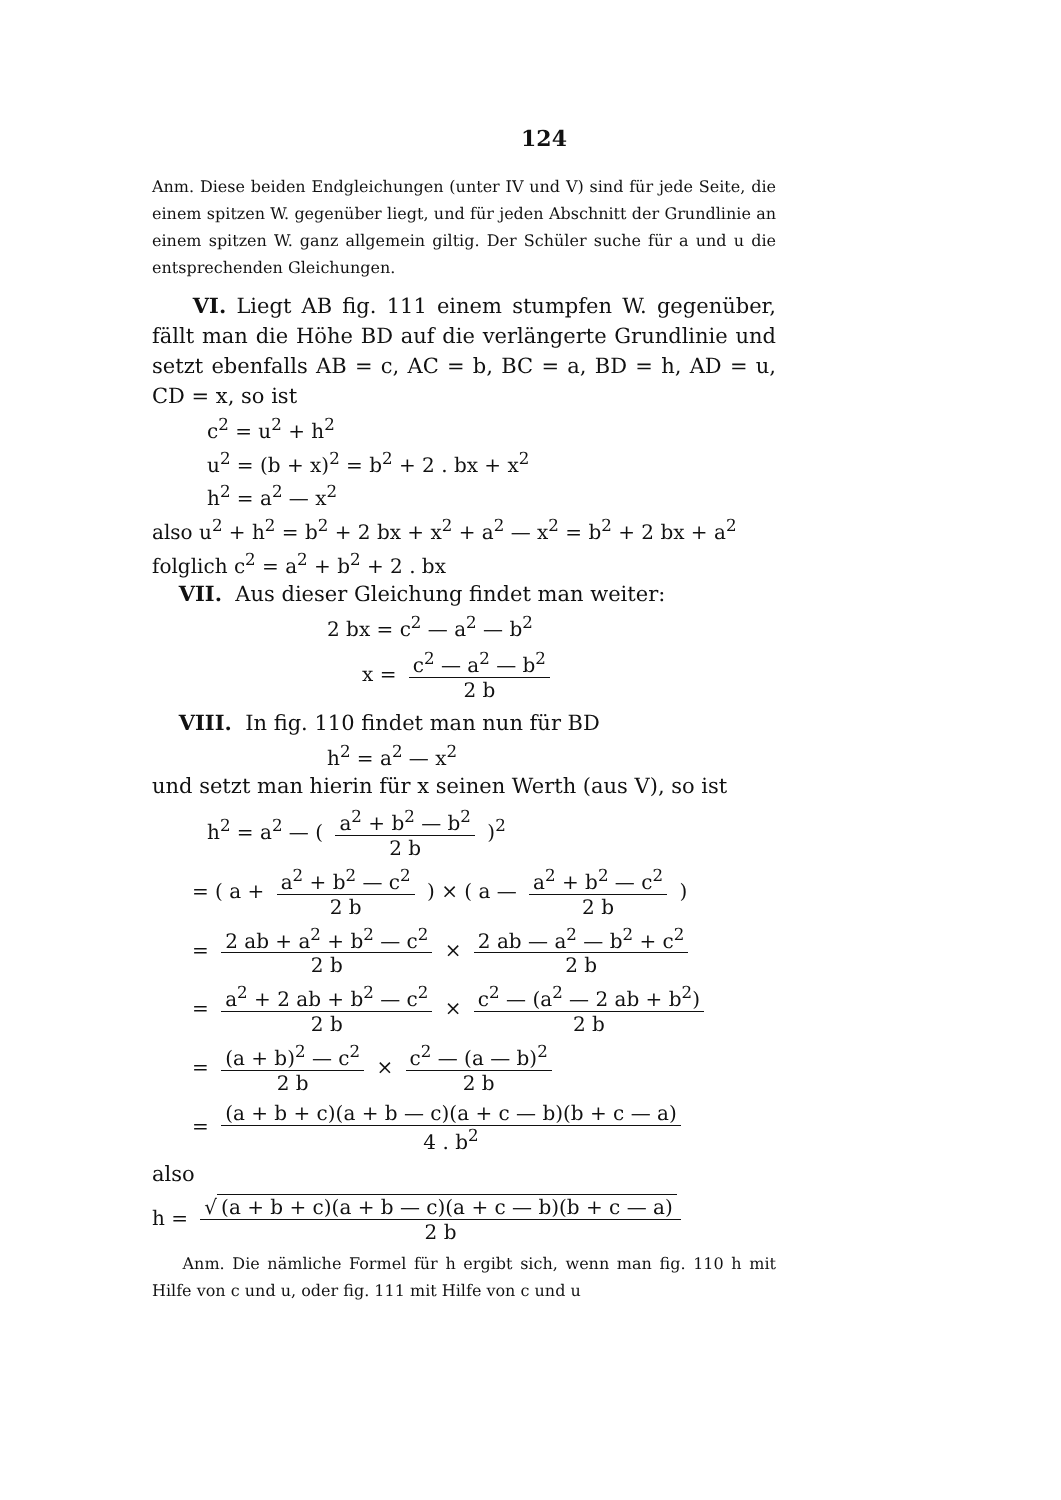124
Anm. Diese beiden Endgleichungen (unter IV und V) sind für jede Seite, die einem spitzen W. gegenüber liegt, und für jeden Abschnitt der Grundlinie an einem spitzen W. ganz allgemein giltig. Der Schüler suche für a und u die entsprechenden Gleichungen.
VI. Liegt AB fig. 111 einem stumpfen W. gegenüber, fällt man die Höhe BD auf die verlängerte Grundlinie und setzt ebenfalls AB = c, AC = b, BC = a, BD = h, AD = u, CD = x, so ist
c<sup>2</sup> = u<sup>2</sup> + h<sup>2</sup>
u<sup>2</sup> = (b + x)<sup>2</sup> = b<sup>2</sup> + 2 . bx + x<sup>2</sup>
h<sup>2</sup> = a<sup>2</sup> — x<sup>2</sup>
also u<sup>2</sup> + h<sup>2</sup> = b<sup>2</sup> + 2 bx + x<sup>2</sup> + a<sup>2</sup> — x<sup>2</sup> = b<sup>2</sup> + 2 bx + a<sup>2</sup>
folglich c<sup>2</sup> = a<sup>2</sup> + b<sup>2</sup> + 2 . bx
VII. Aus dieser Gleichung findet man weiter:
2 bx = c<sup>2</sup> — a<sup>2</sup> — b<sup>2</sup>
x = c<sup>2</sup> — a<sup>2</sup> — b<sup>2</sup> 2 b
VIII. In fig. 110 findet man nun für BD
h<sup>2</sup> = a<sup>2</sup> — x<sup>2</sup>
und setzt man hierin für x seinen Werth (aus V), so ist
h<sup>2</sup> = a<sup>2</sup> — ( a<sup>2</sup> + b<sup>2</sup> — b<sup>2</sup> 2 b )<sup>2</sup>
= ( a + a<sup>2</sup> + b<sup>2</sup> — c<sup>2</sup> 2 b ) × ( a — a<sup>2</sup> + b<sup>2</sup> — c<sup>2</sup> 2 b )
= 2 ab + a<sup>2</sup> + b<sup>2</sup> — c<sup>2</sup> 2 b × 2 ab — a<sup>2</sup> — b<sup>2</sup> + c<sup>2</sup> 2 b
= a<sup>2</sup> + 2 ab + b<sup>2</sup> — c<sup>2</sup> 2 b × c<sup>2</sup> — (a<sup>2</sup> — 2 ab + b<sup>2</sup>) 2 b
= (a + b)<sup>2</sup> — c<sup>2</sup> 2 b × c<sup>2</sup> — (a — b)<sup>2</sup> 2 b
= (a + b + c)(a + b — c)(a + c — b)(b + c — a) 4 . b<sup>2</sup>
also
h = √ (a + b + c)(a + b — c)(a + c — b)(b + c — a) 2 b
Anm. Die nämliche Formel für h ergibt sich, wenn man fig. 110 h mit Hilfe von c und u, oder fig. 111 mit Hilfe von c und u